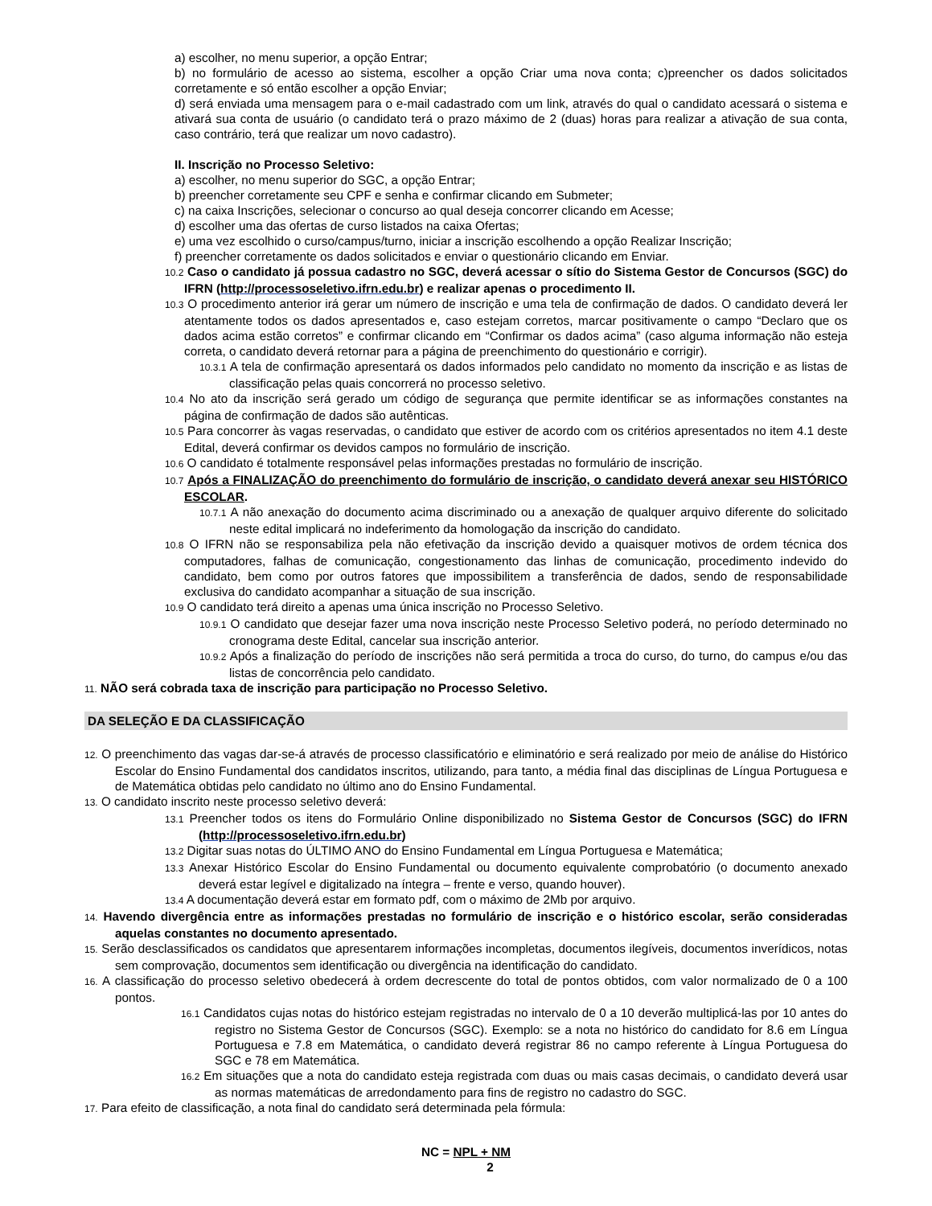a) escolher, no menu superior, a opção Entrar;
b) no formulário de acesso ao sistema, escolher a opção Criar uma nova conta; c)preencher os dados solicitados corretamente e só então escolher a opção Enviar;
d) será enviada uma mensagem para o e-mail cadastrado com um link, através do qual o candidato acessará o sistema e ativará sua conta de usuário (o candidato terá o prazo máximo de 2 (duas) horas para realizar a ativação de sua conta, caso contrário, terá que realizar um novo cadastro).
II. Inscrição no Processo Seletivo:
a) escolher, no menu superior do SGC, a opção Entrar;
b) preencher corretamente seu CPF e senha e confirmar clicando em Submeter;
c) na caixa Inscrições, selecionar o concurso ao qual deseja concorrer clicando em Acesse;
d) escolher uma das ofertas de curso listados na caixa Ofertas;
e) uma vez escolhido o curso/campus/turno, iniciar a inscrição escolhendo a opção Realizar Inscrição;
f) preencher corretamente os dados solicitados e enviar o questionário clicando em Enviar.
10.2 Caso o candidato já possua cadastro no SGC, deverá acessar o sítio do Sistema Gestor de Concursos (SGC) do IFRN (http://processoseletivo.ifrn.edu.br) e realizar apenas o procedimento II.
10.3 O procedimento anterior irá gerar um número de inscrição e uma tela de confirmação de dados. O candidato deverá ler atentamente todos os dados apresentados e, caso estejam corretos, marcar positivamente o campo “Declaro que os dados acima estão corretos” e confirmar clicando em “Confirmar os dados acima” (caso alguma informação não esteja correta, o candidato deverá retornar para a página de preenchimento do questionário e corrigir).
10.3.1 A tela de confirmação apresentará os dados informados pelo candidato no momento da inscrição e as listas de classificação pelas quais concorrerá no processo seletivo.
10.4 No ato da inscrição será gerado um código de segurança que permite identificar se as informações constantes na página de confirmação de dados são autênticas.
10.5 Para concorrer às vagas reservadas, o candidato que estiver de acordo com os critérios apresentados no item 4.1 deste Edital, deverá confirmar os devidos campos no formulário de inscrição.
10.6 O candidato é totalmente responsável pelas informações prestadas no formulário de inscrição.
10.7 Após a FINALIZAÇÃO do preenchimento do formulário de inscrição, o candidato deverá anexar seu HISTÓRICO ESCOLAR.
10.7.1 A não anexação do documento acima discriminado ou a anexação de qualquer arquivo diferente do solicitado neste edital implicará no indeferimento da homologação da inscrição do candidato.
10.8 O IFRN não se responsabiliza pela não efetivação da inscrição devido a quaisquer motivos de ordem técnica dos computadores, falhas de comunicação, congestionamento das linhas de comunicação, procedimento indevido do candidato, bem como por outros fatores que impossibilitem a transferência de dados, sendo de responsabilidade exclusiva do candidato acompanhar a situação de sua inscrição.
10.9 O candidato terá direito a apenas uma única inscrição no Processo Seletivo.
10.9.1 O candidato que desejar fazer uma nova inscrição neste Processo Seletivo poderá, no período determinado no cronograma deste Edital, cancelar sua inscrição anterior.
10.9.2 Após a finalização do período de inscrições não será permitida a troca do curso, do turno, do campus e/ou das listas de concorrência pelo candidato.
11. NÃO será cobrada taxa de inscrição para participação no Processo Seletivo.
DA SELEÇÃO E DA CLASSIFICAÇÃO
12. O preenchimento das vagas dar-se-á através de processo classificatório e eliminatório e será realizado por meio de análise do Histórico Escolar do Ensino Fundamental dos candidatos inscritos, utilizando, para tanto, a média final das disciplinas de Língua Portuguesa e de Matemática obtidas pelo candidato no último ano do Ensino Fundamental.
13. O candidato inscrito neste processo seletivo deverá:
13.1 Preencher todos os itens do Formulário Online disponibilizado no Sistema Gestor de Concursos (SGC) do IFRN (http://processoseletivo.ifrn.edu.br)
13.2 Digitar suas notas do ÚLTIMO ANO do Ensino Fundamental em Língua Portuguesa e Matemática;
13.3 Anexar Histórico Escolar do Ensino Fundamental ou documento equivalente comprobatório (o documento anexado deverá estar legível e digitalizado na íntegra – frente e verso, quando houver).
13.4 A documentação deverá estar em formato pdf, com o máximo de 2Mb por arquivo.
14. Havendo divergência entre as informações prestadas no formulário de inscrição e o histórico escolar, serão consideradas aquelas constantes no documento apresentado.
15. Serão desclassificados os candidatos que apresentarem informações incompletas, documentos ilegíveis, documentos inverídicos, notas sem comprovação, documentos sem identificação ou divergência na identificação do candidato.
16. A classificação do processo seletivo obedecerá à ordem decrescente do total de pontos obtidos, com valor normalizado de 0 a 100 pontos.
16.1 Candidatos cujas notas do histórico estejam registradas no intervalo de 0 a 10 deverão multiplicá-las por 10 antes do registro no Sistema Gestor de Concursos (SGC). Exemplo: se a nota no histórico do candidato for 8.6 em Língua Portuguesa e 7.8 em Matemática, o candidato deverá registrar 86 no campo referente à Língua Portuguesa do SGC e 78 em Matemática.
16.2 Em situações que a nota do candidato esteja registrada com duas ou mais casas decimais, o candidato deverá usar as normas matemáticas de arredondamento para fins de registro no cadastro do SGC.
17. Para efeito de classificação, a nota final do candidato será determinada pela fórmula:
NC = NPL + NM
2